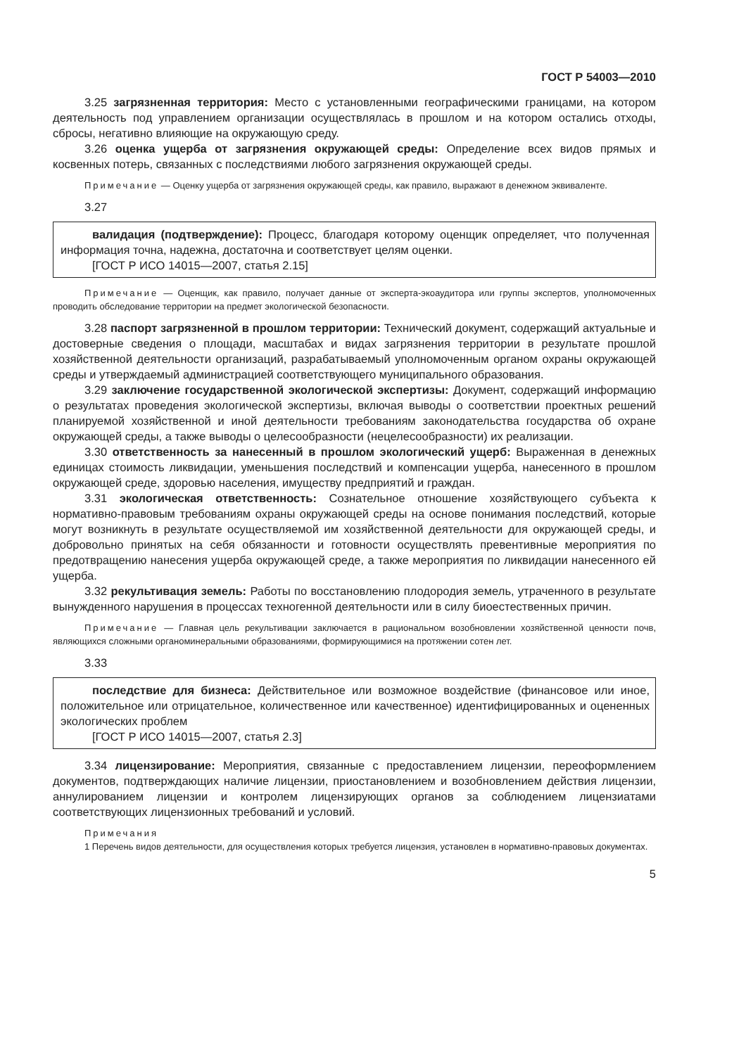ГОСТ Р 54003—2010
3.25 загрязненная территория: Место с установленными географическими границами, на котором деятельность под управлением организации осуществлялась в прошлом и на котором остались отходы, сбросы, негативно влияющие на окружающую среду.
3.26 оценка ущерба от загрязнения окружающей среды: Определение всех видов прямых и косвенных потерь, связанных с последствиями любого загрязнения окружающей среды.
Примечание — Оценку ущерба от загрязнения окружающей среды, как правило, выражают в денежном эквиваленте.
3.27
валидация (подтверждение): Процесс, благодаря которому оценщик определяет, что полученная информация точна, надежна, достаточна и соответствует целям оценки.
[ГОСТ Р ИСО 14015—2007, статья 2.15]
Примечание — Оценщик, как правило, получает данные от эксперта-экоаудитора или группы экспертов, уполномоченных проводить обследование территории на предмет экологической безопасности.
3.28 паспорт загрязненной в прошлом территории: Технический документ, содержащий актуальные и достоверные сведения о площади, масштабах и видах загрязнения территории в результате прошлой хозяйственной деятельности организаций, разрабатываемый уполномоченным органом охраны окружающей среды и утверждаемый администрацией соответствующего муниципального образования.
3.29 заключение государственной экологической экспертизы: Документ, содержащий информацию о результатах проведения экологической экспертизы, включая выводы о соответствии проектных решений планируемой хозяйственной и иной деятельности требованиям законодательства государства об охране окружающей среды, а также выводы о целесообразности (нецелесообразности) их реализации.
3.30 ответственность за нанесенный в прошлом экологический ущерб: Выраженная в денежных единицах стоимость ликвидации, уменьшения последствий и компенсации ущерба, нанесенного в прошлом окружающей среде, здоровью населения, имуществу предприятий и граждан.
3.31 экологическая ответственность: Сознательное отношение хозяйствующего субъекта к нормативно-правовым требованиям охраны окружающей среды на основе понимания последствий, которые могут возникнуть в результате осуществляемой им хозяйственной деятельности для окружающей среды, и добровольно принятых на себя обязанности и готовности осуществлять превентивные мероприятия по предотвращению нанесения ущерба окружающей среде, а также мероприятия по ликвидации нанесенного ей ущерба.
3.32 рекультивация земель: Работы по восстановлению плодородия земель, утраченного в результате вынужденного нарушения в процессах техногенной деятельности или в силу биоестественных причин.
Примечание — Главная цель рекультивации заключается в рациональном возобновлении хозяйственной ценности почв, являющихся сложными органоминеральными образованиями, формирующимися на протяжении сотен лет.
3.33
последствие для бизнеса: Действительное или возможное воздействие (финансовое или иное, положительное или отрицательное, количественное или качественное) идентифицированных и оцененных экологических проблем
[ГОСТ Р ИСО 14015—2007, статья 2.3]
3.34 лицензирование: Мероприятия, связанные с предоставлением лицензии, переоформлением документов, подтверждающих наличие лицензии, приостановлением и возобновлением действия лицензии, аннулированием лицензии и контролем лицензирующих органов за соблюдением лицензиатами соответствующих лицензионных требований и условий.
Примечания
1 Перечень видов деятельности, для осуществления которых требуется лицензия, установлен в нормативно-правовых документах.
5